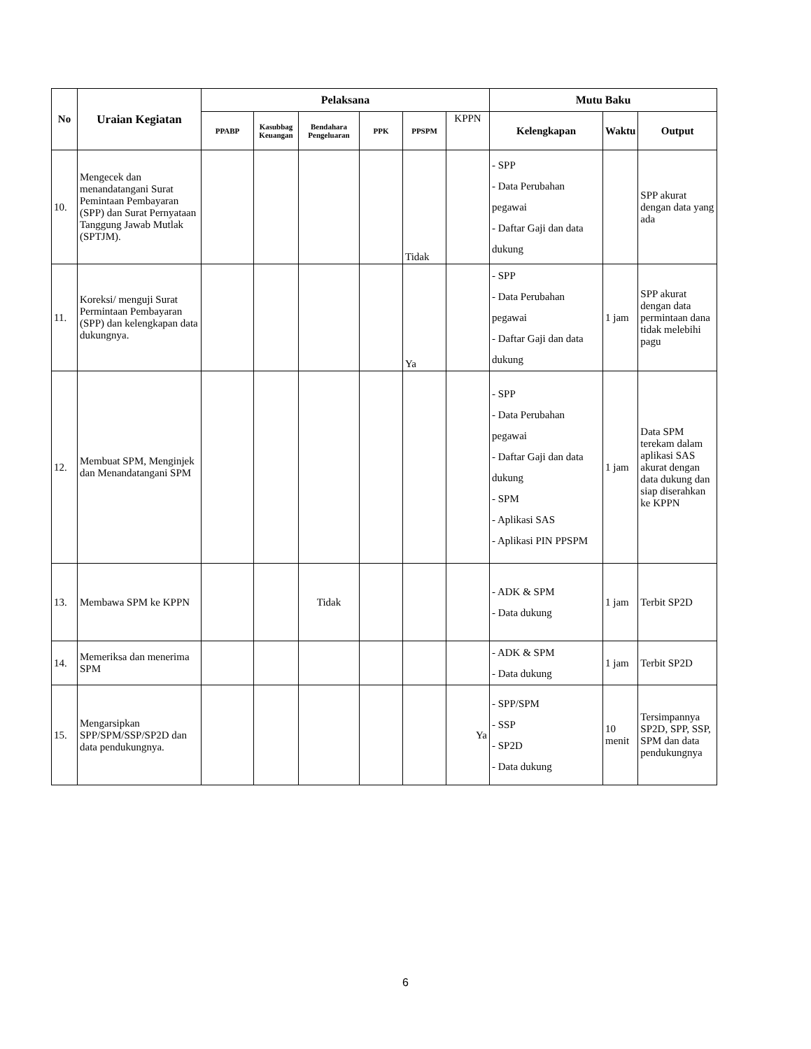| No | Uraian Kegiatan | Pelaksana | | | | | | Mutu Baku | | |
| --- | --- | --- | --- | --- | --- | --- | --- | --- | --- | --- |
| | | PPABP | Kasubbag Keuangan | Bendahara Pengeluaran | PPK | PPSPM | KPPN | Kelengkapan | Waktu | Output |
| 10. | Mengecek dan menandatangani Surat Pemintaan Pembayaran (SPP) dan Surat Pernyataan Tanggung Jawab Mutlak (SPTJM). | | | | | Tidak | | - SPP - Data Perubahan pegawai - Daftar Gaji dan data dukung | | SPP akurat dengan data yang ada |
| 11. | Koreksi/ menguji Surat Permintaan Pembayaran (SPP) dan kelengkapan data dukungnya. | | | | | Ya | | - SPP - Data Perubahan pegawai - Daftar Gaji dan data dukung | 1 jam | SPP akurat dengan data permintaan dana tidak melebihi pagu |
| 12. | Membuat SPM, Menginjek dan Menandatangani SPM | | | | | | | - SPP - Data Perubahan pegawai - Daftar Gaji dan data dukung - SPM - Aplikasi SAS - Aplikasi PIN PPSPM | 1 jam | Data SPM terekam dalam aplikasi SAS akurat dengan data dukung dan siap diserahkan ke KPPN |
| 13. | Membawa SPM ke KPPN | | | Tidak | | | | - ADK & SPM - Data dukung | 1 jam | Terbit SP2D |
| 14. | Memeriksa dan menerima SPM | | | | | | | - ADK & SPM - Data dukung | 1 jam | Terbit SP2D |
| 15. | Mengarsipkan SPP/SPM/SSP/SP2D dan data pendukungnya. | | | | | | Ya | - SPP/SPM - SSP - SP2D - Data dukung | 10 menit | Tersimpannya SP2D, SPP, SSP, SPM dan data pendukungnya |
6